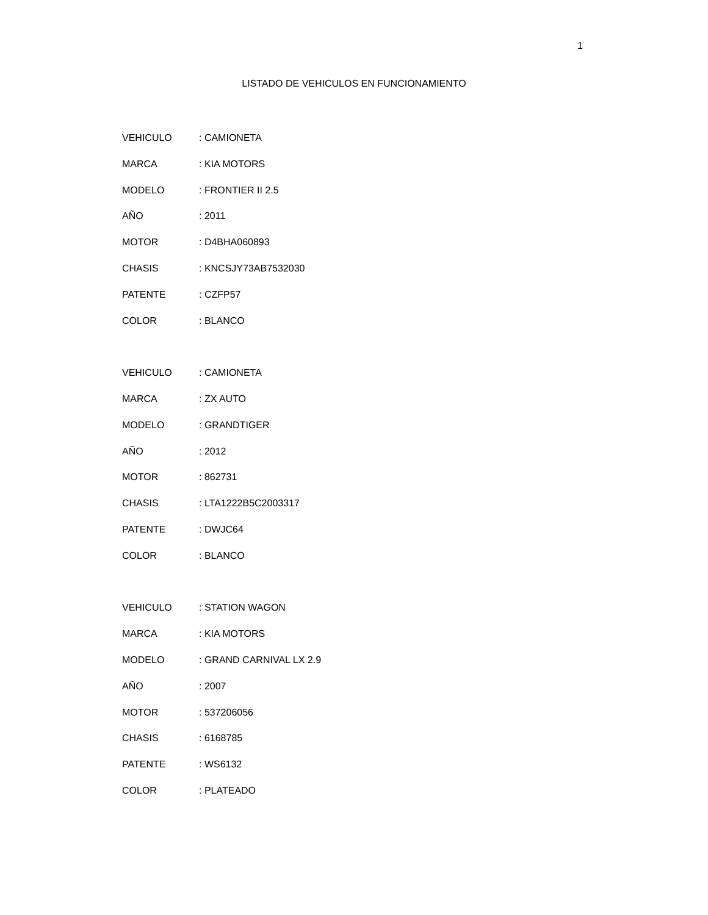1
LISTADO DE VEHICULOS EN FUNCIONAMIENTO
VEHICULO : CAMIONETA
MARCA : KIA MOTORS
MODELO : FRONTIER II 2.5
AÑO : 2011
MOTOR : D4BHA060893
CHASIS : KNCSJY73AB7532030
PATENTE : CZFP57
COLOR : BLANCO
VEHICULO : CAMIONETA
MARCA : ZX AUTO
MODELO : GRANDTIGER
AÑO : 2012
MOTOR : 862731
CHASIS : LTA1222B5C2003317
PATENTE : DWJC64
COLOR : BLANCO
VEHICULO : STATION WAGON
MARCA : KIA MOTORS
MODELO : GRAND CARNIVAL LX 2.9
AÑO : 2007
MOTOR : 537206056
CHASIS : 6168785
PATENTE : WS6132
COLOR : PLATEADO